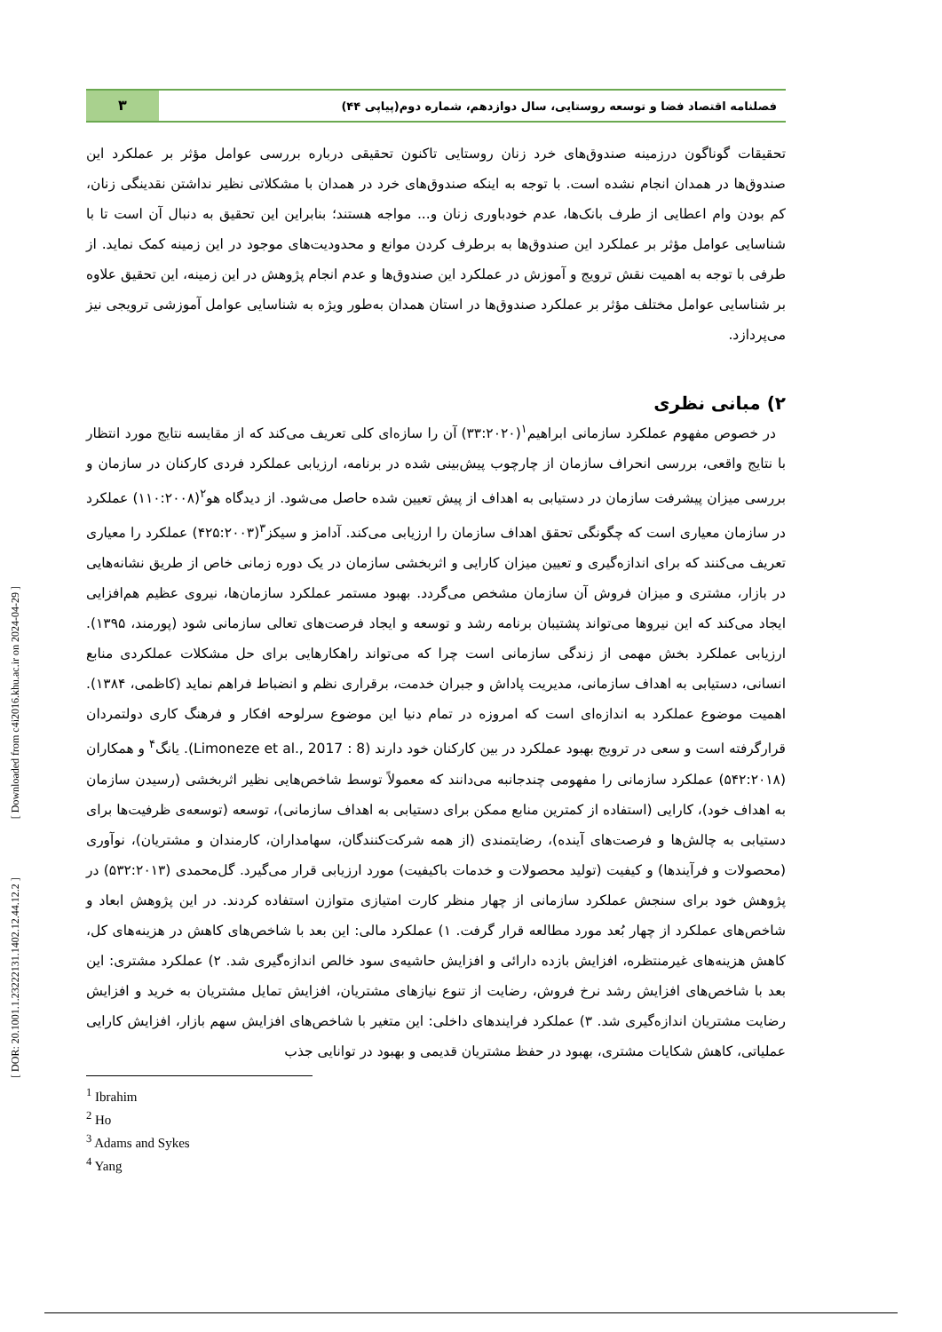فصلنامه اقتصاد فضا و توسعه روستایی، سال دوازدهم، شماره دوم(پیاپی ۴۴)
۳
تحقیقات گوناگون درزمینه صندوق‌های خرد زنان روستایی تاکنون تحقیقی درباره بررسی عوامل مؤثر بر عملکرد این صندوق‌ها در همدان انجام نشده است. با توجه به اینکه صندوق‌های خرد در همدان با مشکلاتی نظیر نداشتن نقدینگی زنان، کم بودن وام اعطایی از طرف بانک‌ها، عدم خودباوری زنان و... مواجه هستند؛ بنابراین این تحقیق به دنبال آن است تا با شناسایی عوامل مؤثر بر عملکرد این صندوق‌ها به برطرف کردن موانع و محدودیت‌های موجود در این زمینه کمک نماید. از طرفی با توجه به اهمیت نقش ترویج و آموزش در عملکرد این صندوق‌ها و عدم انجام پژوهش در این زمینه، این تحقیق علاوه بر شناسایی عوامل مختلف مؤثر بر عملکرد صندوق‌ها در استان همدان به‌طور ویژه به شناسایی عوامل آموزشی ترویجی نیز می‌پردازد.
۲) مبانی نظری
در خصوص مفهوم عملکرد سازمانی ابراهیم<sup>۱</sup>(۳۳:۲۰۲۰) آن را سازه‌ای کلی تعریف می‌کند که از مقایسه نتایج مورد انتظار با نتایج واقعی، بررسی انحراف سازمان از چارچوب پیش‌بینی شده در برنامه، ارزیابی عملکرد فردی کارکنان در سازمان و بررسی میزان پیشرفت سازمان در دستیابی به اهداف از پیش تعیین شده حاصل می‌شود. از دیدگاه هو<sup>۲</sup>(۱۱۰:۲۰۰۸) عملکرد در سازمان معیاری است که چگونگی تحقق اهداف سازمان را ارزیابی می‌کند. آدامز و سیکز<sup>۳</sup>(۴۲۵:۲۰۰۳) عملکرد را معیاری تعریف می‌کنند که برای اندازه‌گیری و تعیین میزان کارایی و اثربخشی سازمان در یک دوره زمانی خاص از طریق نشانه‌هایی در بازار، مشتری و میزان فروش آن سازمان مشخص می‌گردد. بهبود مستمر عملکرد سازمان‌ها، نیروی عظیم هم‌افزایی ایجاد می‌کند که این نیروها می‌تواند پشتیبان برنامه رشد و توسعه و ایجاد فرصت‌های تعالی سازمانی شود (پورمند، ۱۳۹۵). ارزیابی عملکرد بخش مهمی از زندگی سازمانی است چرا که می‌تواند راهکارهایی برای حل مشکلات عملکردی منابع انسانی، دستیابی به اهداف سازمانی، مدیریت پاداش و جبران خدمت، برقراری نظم و انضباط فراهم نماید (کاظمی، ۱۳۸۴). اهمیت موضوع عملکرد به اندازه‌ای است که امروزه در تمام دنیا این موضوع سرلوحه افکار و فرهنگ کاری دولتمردان قرارگرفته است و سعی در ترویج بهبود عملکرد در بین کارکنان خود دارند (Limoneze et al., 2017 : 8). یانگ<sup>۴</sup> و همکاران (۵۴۲:۲۰۱۸) عملکرد سازمانی را مفهومی چندجانبه می‌دانند که معمولاً توسط شاخص‌هایی نظیر اثربخشی (رسیدن سازمان به اهداف خود)، کارایی (استفاده از کمترین منابع ممکن برای دستیابی به اهداف سازمانی)، توسعه (توسعه‌ی ظرفیت‌ها برای دستیابی به چالش‌ها و فرصت‌های آینده)، رضایتمندی (از همه شرکت‌کنندگان، سهامداران، کارمندان و مشتریان)، نوآوری (محصولات و فرآیندها) و کیفیت (تولید محصولات و خدمات باکیفیت) مورد ارزیابی قرار می‌گیرد. گل‌محمدی (۵۳۲:۲۰۱۳) در پژوهش خود برای سنجش عملکرد سازمانی از چهار منظر کارت امتیازی متوازن استفاده کردند. در این پژوهش ابعاد و شاخص‌های عملکرد از چهار بُعد مورد مطالعه قرار گرفت. ۱) عملکرد مالی: این بعد با شاخص‌های کاهش در هزینه‌های کل، کاهش هزینه‌های غیرمنتظره، افزایش بازده دارائی و افزایش حاشیه‌ی سود خالص اندازه‌گیری شد. ۲) عملکرد مشتری: این بعد با شاخص‌های افزایش رشد نرخ فروش، رضایت از تنوع نیازهای مشتریان، افزایش تمایل مشتریان به خرید و افزایش رضایت مشتریان اندازه‌گیری شد. ۳) عملکرد فرایندهای داخلی: این متغیر با شاخص‌های افزایش سهم بازار، افزایش کارایی عملیاتی، کاهش شکایات مشتری، بهبود در حفظ مشتریان قدیمی و بهبود در توانایی جذب
<sup>1</sup> Ibrahim
<sup>2</sup> Ho
<sup>3</sup> Adams and Sykes
<sup>4</sup> Yang
[ DOR: 20.1001.1.23222131.1402.12.44.12.2 ] [ Downloaded from c4i2016.khu.ac.ir on 2024-04-29 ]